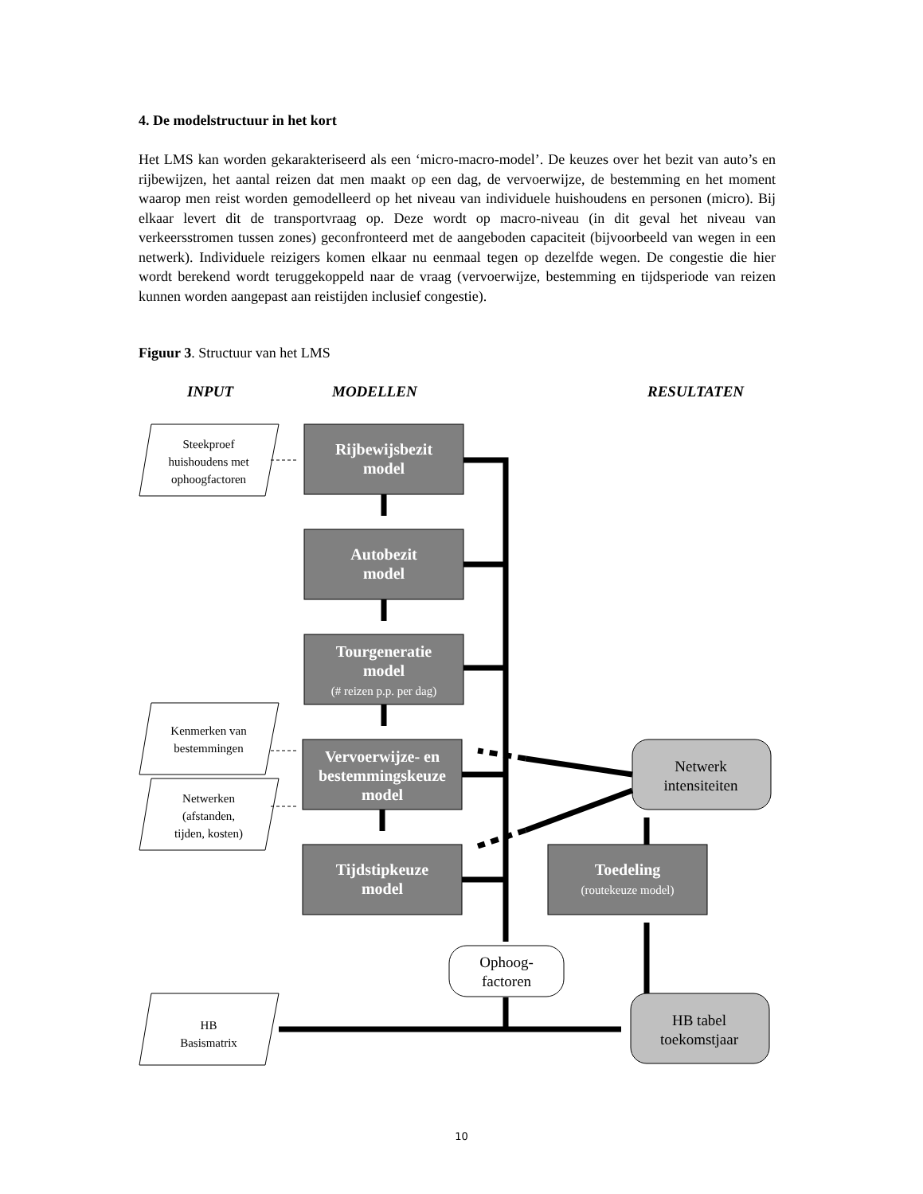4. De modelstructuur in het kort
Het LMS kan worden gekarakteriseerd als een ‘micro-macro-model’. De keuzes over het bezit van auto’s en rijbewijzen, het aantal reizen dat men maakt op een dag, de vervoerwijze, de bestemming en het moment waarop men reist worden gemodelleerd op het niveau van individuele huishoudens en personen (micro). Bij elkaar levert dit de transportvraag op. Deze wordt op macro-niveau (in dit geval het niveau van verkeersstromen tussen zones) geconfronteerd met de aangeboden capaciteit (bijvoorbeeld van wegen in een netwerk). Individuele reizigers komen elkaar nu eenmaal tegen op dezelfde wegen. De congestie die hier wordt berekend wordt teruggekoppeld naar de vraag (vervoerwijze, bestemming en tijdsperiode van reizen kunnen worden aangepast aan reistijden inclusief congestie).
Figuur 3. Structuur van het LMS
INPUT
MODELLEN
RESULTATEN
Steekproef
huishoudens met
ophoogfactoren
Kenmerken van
bestemmingen
Netwerken
(afstanden,
tijden, kosten)
HB
Basismatrix
Rijbewijsbezit
model
Autobezit
model
Tourgeneratie
model
Vervoerwijze- en
bestemmingskeuze
model
Tijdstipkeuze
model
Toedeling
(# reizen p.p. per dag)
(routekeuze model)
Netwerk
intensiteiten
HB tabel
toekomstjaar
Ophoog-
factoren

10